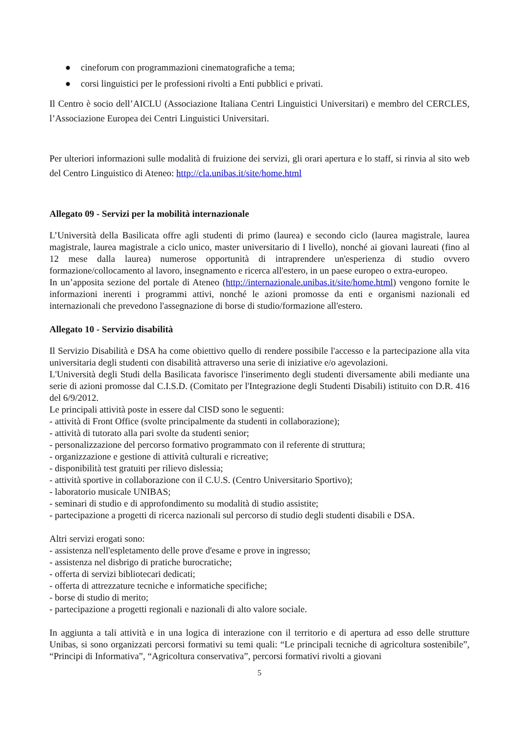● cineforum con programmazioni cinematografiche a tema;
● corsi linguistici per le professioni rivolti a Enti pubblici e privati.
Il Centro è socio dell’AICLU (Associazione Italiana Centri Linguistici Universitari) e membro del CERCLES, l’Associazione Europea dei Centri Linguistici Universitari.
Per ulteriori informazioni sulle modalità di fruizione dei servizi, gli orari apertura e lo staff, si rinvia al sito web del Centro Linguistico di Ateneo: http://cla.unibas.it/site/home.html
Allegato 09 - Servizi per la mobilità internazionale
L’Università della Basilicata offre agli studenti di primo (laurea) e secondo ciclo (laurea magistrale, laurea magistrale, laurea magistrale a ciclo unico, master universitario di I livello), nonché ai giovani laureati (fino al 12 mese dalla laurea) numerose opportunità di intraprendere un'esperienza di studio ovvero formazione/collocamento al lavoro, insegnamento e ricerca all'estero, in un paese europeo o extra-europeo.
In un’apposita sezione del portale di Ateneo (http://internazionale.unibas.it/site/home.html) vengono fornite le informazioni inerenti i programmi attivi, nonché le azioni promosse da enti e organismi nazionali ed internazionali che prevedono l'assegnazione di borse di studio/formazione all'estero.
Allegato 10 - Servizio disabilità
Il Servizio Disabilità e DSA ha come obiettivo quello di rendere possibile l'accesso e la partecipazione alla vita universitaria degli studenti con disabilità attraverso una serie di iniziative e/o agevolazioni.
L'Università degli Studi della Basilicata favorisce l'inserimento degli studenti diversamente abili mediante una serie di azioni promosse dal C.I.S.D. (Comitato per l'Integrazione degli Studenti Disabili) istituito con D.R. 416 del 6/9/2012.
Le principali attività poste in essere dal CISD sono le seguenti:
- attività di Front Office (svolte principalmente da studenti in collaborazione);
- attività di tutorato alla pari svolte da studenti senior;
- personalizzazione del percorso formativo programmato con il referente di struttura;
- organizzazione e gestione di attività culturali e ricreative;
- disponibilità test gratuiti per rilievo dislessia;
- attività sportive in collaborazione con il C.U.S. (Centro Universitario Sportivo);
- laboratorio musicale UNIBAS;
- seminari di studio e di approfondimento su modalità di studio assistite;
- partecipazione a progetti di ricerca nazionali sul percorso di studio degli studenti disabili e DSA.
Altri servizi erogati sono:
- assistenza nell'espletamento delle prove d'esame e prove in ingresso;
- assistenza nel disbrigo di pratiche burocratiche;
- offerta di servizi bibliotecari dedicati;
- offerta di attrezzature tecniche e informatiche specifiche;
- borse di studio di merito;
- partecipazione a progetti regionali e nazionali di alto valore sociale.
In aggiunta a tali attività e in una logica di interazione con il territorio e di apertura ad esso delle strutture Unibas, si sono organizzati percorsi formativi su temi quali: “Le principali tecniche di agricoltura sostenibile”, “Principi di Informativa”, “Agricoltura conservativa”, percorsi formativi rivolti a giovani
5